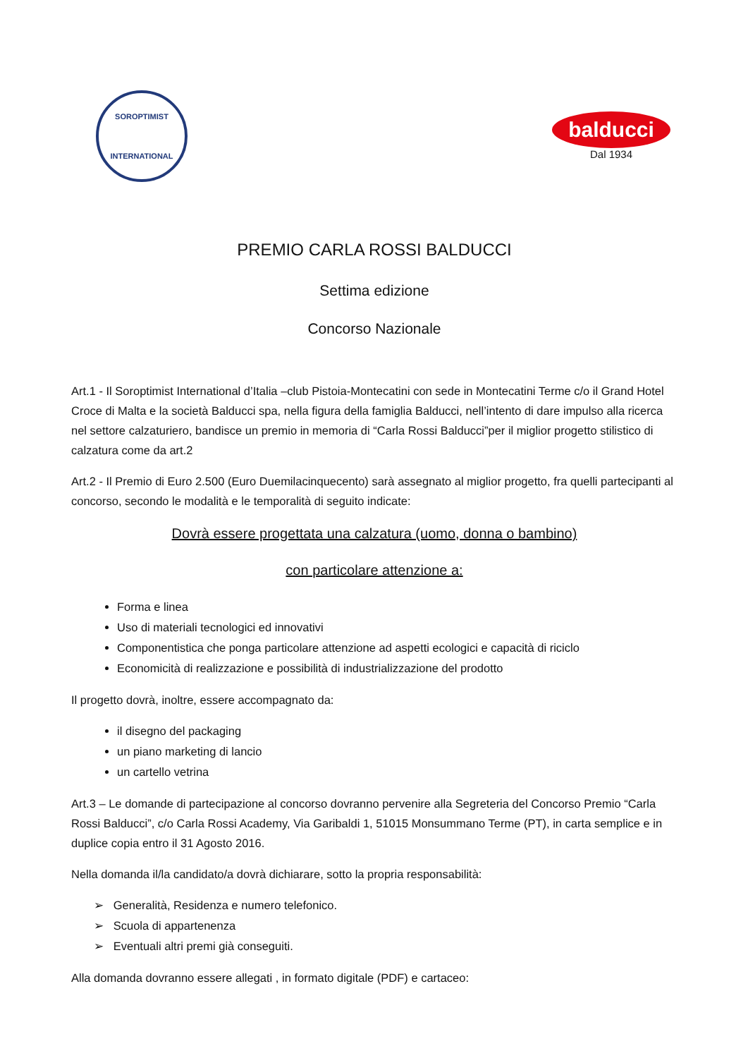SOROPTIMIST
INTERNATIONAL
balducci
Dal 1934
PREMIO CARLA ROSSI BALDUCCI
Settima edizione
Concorso Nazionale
Art.1 - Il Soroptimist International d’Italia –club Pistoia-Montecatini con sede in Montecatini Terme c/o il Grand Hotel Croce di Malta e la società Balducci spa, nella figura della famiglia Balducci, nell’intento di dare impulso alla ricerca nel settore calzaturiero, bandisce un premio in memoria di “Carla Rossi Balducci”per il miglior progetto stilistico di calzatura come da art.2
Art.2 - Il Premio di Euro 2.500 (Euro Duemilacinquecento) sarà assegnato al miglior progetto, fra quelli partecipanti al concorso, secondo le modalità e le temporalità di seguito indicate:
Dovrà essere progettata una calzatura (uomo, donna o bambino)
con particolare attenzione a:
Forma e linea
Uso di materiali tecnologici ed innovativi
Componentistica che ponga particolare attenzione ad aspetti ecologici e capacità di riciclo
Economicità di realizzazione e possibilità di industrializzazione del prodotto
Il progetto dovrà, inoltre, essere accompagnato da:
il disegno del packaging
un piano marketing di lancio
un cartello vetrina
Art.3 – Le domande di partecipazione al concorso dovranno pervenire alla Segreteria del Concorso Premio “Carla Rossi Balducci”, c/o Carla Rossi Academy, Via Garibaldi 1, 51015 Monsummano Terme (PT), in carta semplice e in duplice copia entro il 31 Agosto 2016.
Nella domanda il/la candidato/a dovrà dichiarare, sotto la propria responsabilità:
➢ Generalità, Residenza e numero telefonico.
➢ Scuola di appartenenza
➢ Eventuali altri premi già conseguiti.
Alla domanda dovranno essere allegati , in formato digitale (PDF) e cartaceo: